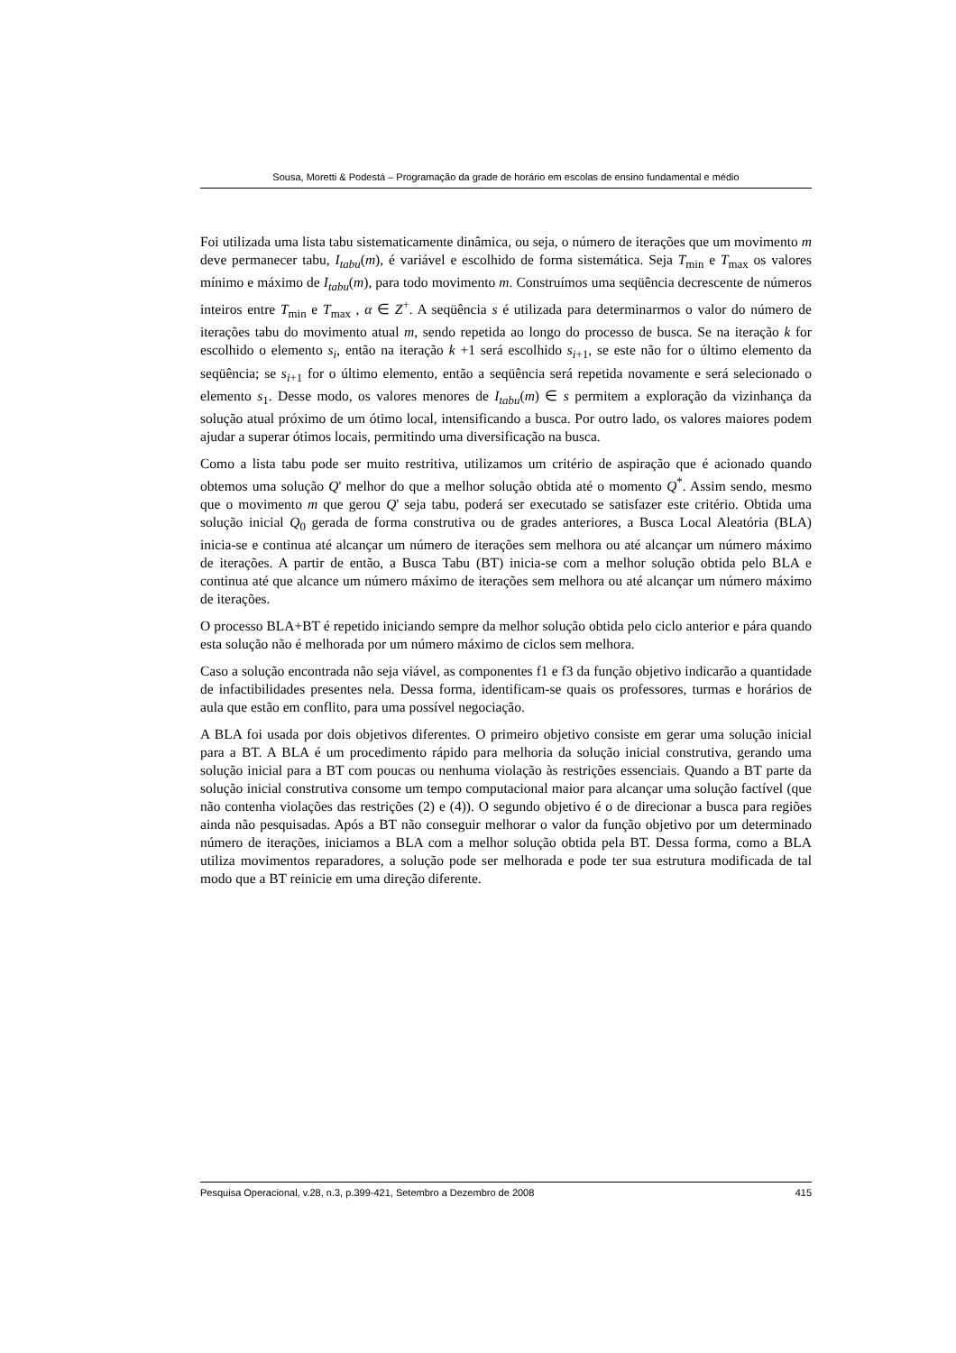Sousa, Moretti & Podestá – Programação da grade de horário em escolas de ensino fundamental e médio
Foi utilizada uma lista tabu sistematicamente dinâmica, ou seja, o número de iterações que um movimento m deve permanecer tabu, I<sub>tabu</sub>(m), é variável e escolhido de forma sistemática. Seja T<sub>min</sub> e T<sub>max</sub> os valores mínimo e máximo de I<sub>tabu</sub>(m), para todo movimento m. Construímos uma seqüência decrescente de números inteiros entre T<sub>min</sub> e T<sub>max</sub> , α ∈ Z<sup>+</sup>. A seqüência s é utilizada para determinarmos o valor do número de iterações tabu do movimento atual m, sendo repetida ao longo do processo de busca. Se na iteração k for escolhido o elemento s<sub>i</sub>, então na iteração k +1 será escolhido s<sub>i+1</sub>, se este não for o último elemento da seqüência; se s<sub>i+1</sub> for o último elemento, então a seqüência será repetida novamente e será selecionado o elemento s<sub>1</sub>. Desse modo, os valores menores de I<sub>tabu</sub>(m) ∈ s permitem a exploração da vizinhança da solução atual próximo de um ótimo local, intensificando a busca. Por outro lado, os valores maiores podem ajudar a superar ótimos locais, permitindo uma diversificação na busca.
Como a lista tabu pode ser muito restritiva, utilizamos um critério de aspiração que é acionado quando obtemos uma solução Q' melhor do que a melhor solução obtida até o momento Q<sup>*</sup>. Assim sendo, mesmo que o movimento m que gerou Q' seja tabu, poderá ser executado se satisfazer este critério. Obtida uma solução inicial Q<sub>0</sub> gerada de forma construtiva ou de grades anteriores, a Busca Local Aleatória (BLA) inicia-se e continua até alcançar um número de iterações sem melhora ou até alcançar um número máximo de iterações. A partir de então, a Busca Tabu (BT) inicia-se com a melhor solução obtida pelo BLA e continua até que alcance um número máximo de iterações sem melhora ou até alcançar um número máximo de iterações.
O processo BLA+BT é repetido iniciando sempre da melhor solução obtida pelo ciclo anterior e pára quando esta solução não é melhorada por um número máximo de ciclos sem melhora.
Caso a solução encontrada não seja viável, as componentes f1 e f3 da função objetivo indicarão a quantidade de infactibilidades presentes nela. Dessa forma, identificam-se quais os professores, turmas e horários de aula que estão em conflito, para uma possível negociação.
A BLA foi usada por dois objetivos diferentes. O primeiro objetivo consiste em gerar uma solução inicial para a BT. A BLA é um procedimento rápido para melhoria da solução inicial construtiva, gerando uma solução inicial para a BT com poucas ou nenhuma violação às restrições essenciais. Quando a BT parte da solução inicial construtiva consome um tempo computacional maior para alcançar uma solução factível (que não contenha violações das restrições (2) e (4)). O segundo objetivo é o de direcionar a busca para regiões ainda não pesquisadas. Após a BT não conseguir melhorar o valor da função objetivo por um determinado número de iterações, iniciamos a BLA com a melhor solução obtida pela BT. Dessa forma, como a BLA utiliza movimentos reparadores, a solução pode ser melhorada e pode ter sua estrutura modificada de tal modo que a BT reinicie em uma direção diferente.
Pesquisa Operacional, v.28, n.3, p.399-421, Setembro a Dezembro de 2008 415